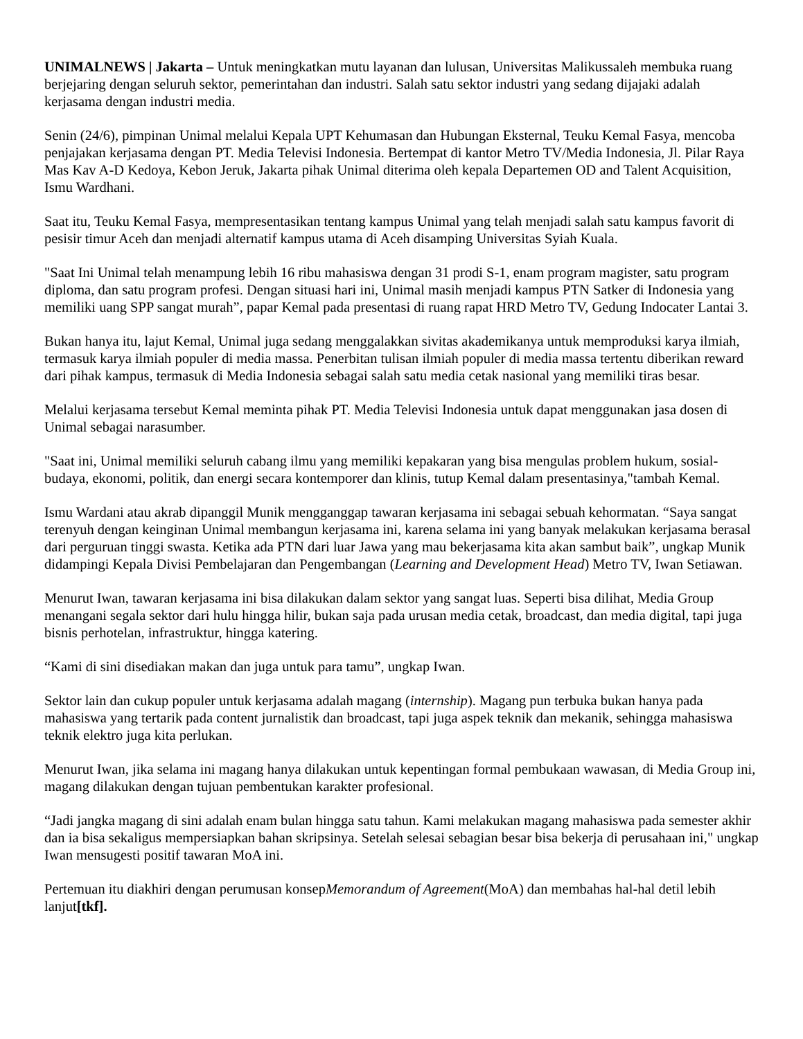UNIMALNEWS | Jakarta – Untuk meningkatkan mutu layanan dan lulusan, Universitas Malikussaleh membuka ruang berjejaring dengan seluruh sektor, pemerintahan dan industri. Salah satu sektor industri yang sedang dijajaki adalah kerjasama dengan industri media.
Senin (24/6), pimpinan Unimal melalui Kepala UPT Kehumasan dan Hubungan Eksternal, Teuku Kemal Fasya, mencoba penjajakan kerjasama dengan PT. Media Televisi Indonesia. Bertempat di kantor Metro TV/Media Indonesia, Jl. Pilar Raya Mas Kav A-D Kedoya, Kebon Jeruk, Jakarta pihak Unimal diterima oleh kepala Departemen OD and Talent Acquisition, Ismu Wardhani.
Saat itu, Teuku Kemal Fasya, mempresentasikan tentang kampus Unimal yang telah menjadi salah satu kampus favorit di pesisir timur Aceh dan menjadi alternatif kampus utama di Aceh disamping Universitas Syiah Kuala.
"Saat Ini Unimal telah menampung lebih 16 ribu mahasiswa dengan 31 prodi S-1, enam program magister, satu program diploma, dan satu program profesi. Dengan situasi hari ini, Unimal masih menjadi kampus PTN Satker di Indonesia yang memiliki uang SPP sangat murah”, papar Kemal pada presentasi di ruang rapat HRD Metro TV, Gedung Indocater Lantai 3.
Bukan hanya itu, lajut Kemal, Unimal juga sedang menggalakkan sivitas akademikanya untuk memproduksi karya ilmiah, termasuk karya ilmiah populer di media massa. Penerbitan tulisan ilmiah populer di media massa tertentu diberikan reward dari pihak kampus, termasuk di Media Indonesia sebagai salah satu media cetak nasional yang memiliki tiras besar.
Melalui kerjasama tersebut Kemal meminta pihak PT. Media Televisi Indonesia untuk dapat menggunakan jasa dosen di Unimal sebagai narasumber.
"Saat ini, Unimal memiliki seluruh cabang ilmu yang memiliki kepakaran yang bisa mengulas problem hukum, sosial-budaya, ekonomi, politik, dan energi secara kontemporer dan klinis, tutup Kemal dalam presentasinya,"tambah Kemal.
Ismu Wardani atau akrab dipanggil Munik mengganggap tawaran kerjasama ini sebagai sebuah kehormatan. “Saya sangat terenyuh dengan keinginan Unimal membangun kerjasama ini, karena selama ini yang banyak melakukan kerjasama berasal dari perguruan tinggi swasta. Ketika ada PTN dari luar Jawa yang mau bekerjasama kita akan sambut baik”, ungkap Munik didampingi Kepala Divisi Pembelajaran dan Pengembangan (Learning and Development Head) Metro TV, Iwan Setiawan.
Menurut Iwan, tawaran kerjasama ini bisa dilakukan dalam sektor yang sangat luas. Seperti bisa dilihat, Media Group menangani segala sektor dari hulu hingga hilir, bukan saja pada urusan media cetak, broadcast, dan media digital, tapi juga bisnis perhotelan, infrastruktur, hingga katering.
“Kami di sini disediakan makan dan juga untuk para tamu”, ungkap Iwan.
Sektor lain dan cukup populer untuk kerjasama adalah magang (internship). Magang pun terbuka bukan hanya pada mahasiswa yang tertarik pada content jurnalistik dan broadcast, tapi juga aspek teknik dan mekanik, sehingga mahasiswa teknik elektro juga kita perlukan.
Menurut Iwan, jika selama ini magang hanya dilakukan untuk kepentingan formal pembukaan wawasan, di Media Group ini, magang dilakukan dengan tujuan pembentukan karakter profesional.
“Jadi jangka magang di sini adalah enam bulan hingga satu tahun. Kami melakukan magang mahasiswa pada semester akhir dan ia bisa sekaligus mempersiapkan bahan skripsinya. Setelah selesai sebagian besar bisa bekerja di perusahaan ini," ungkap Iwan mensugesti positif tawaran MoA ini.
Pertemuan itu diakhiri dengan perumusan konsepMemorandum of Agreement(MoA) dan membahas hal-hal detil lebih lanjut[tkf].